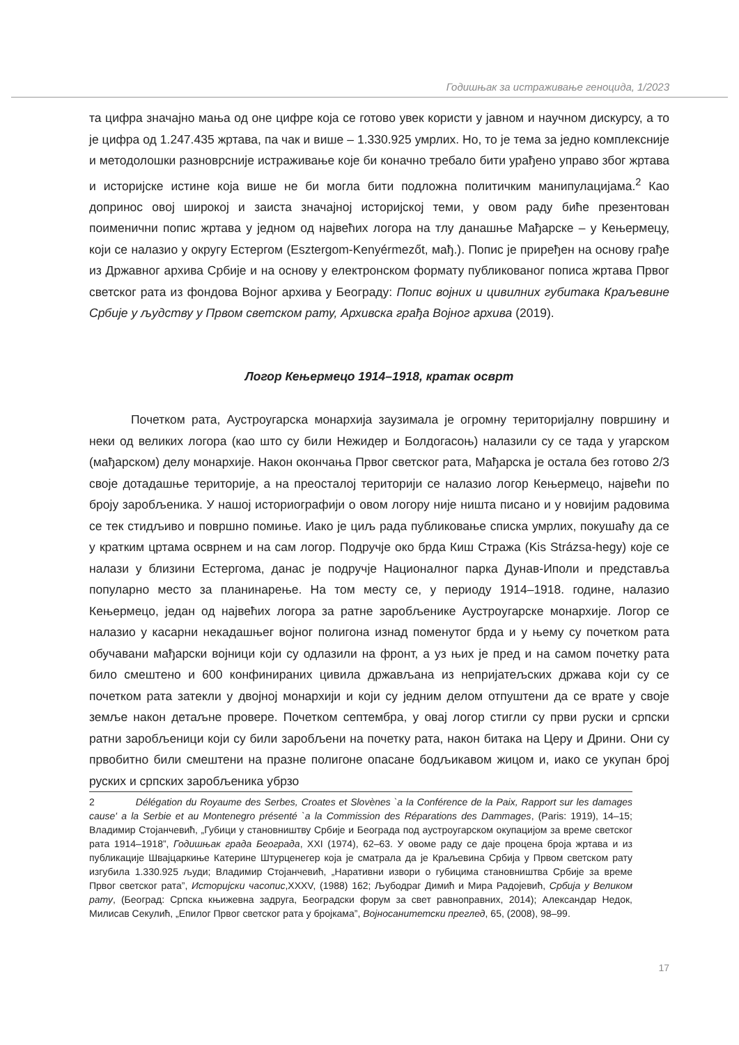Годишњак за истраживање геноцида, 1/2023
та цифра значајно мања од оне цифре која се готово увек користи у јавном и научном дискурсу, а то је цифра од 1.247.435 жртава, па чак и више – 1.330.925 умрлих. Но, то је тема за једно комплексније и методолошки разноврсније истраживање које би коначно требало бити урађено управо због жртава и историјске истине која више не би могла бити подложна политичким манипулацијама.<sup>2</sup> Као допринос овој широкој и заиста значајној историјској теми, у овом раду биће презентован поименични попис жртава у једном од највећих логора на тлу данашње Мађарске – у Кењермецу, који се налазио у округу Естергом (Esztergom-Kenyérmezőt, мађ.). Попис је приређен на основу грађе из Државног архива Србије и на основу у електронском формату публикованог пописа жртава Првог светског рата из фондова Војног архива у Београду: Попис војних и цивилних губитака Краљевине Србије у људству у Првом светском рату, Архивска грађа Војног архива (2019).
Логор Кењермецо 1914–1918, кратак осврт
Почетком рата, Аустроугарска монархија заузимала је огромну територијалну површину и неки од великих логора (као што су били Нежидер и Болдогасоњ) налазили су се тада у угарском (мађарском) делу монархије. Након окончања Првог светског рата, Мађарска је остала без готово 2/3 своје дотадашње територије, а на преосталој територији се налазио логор Кењермецо, највећи по броју заробљеника. У нашој историографији о овом логору није ништа писано и у новијим радовима се тек стидљиво и површно помиње. Иако је циљ рада публиковање списка умрлих, покушаћу да се у кратким цртама осврнем и на сам логор. Подручје око брда Киш Стража (Kis Strázsa-hegy) које се налази у близини Естергома, данас је подручје Националног парка Дунав-Иполи и представља популарно место за планинарење. На том месту се, у периоду 1914–1918. године, налазио Кењермецо, један од највећих логора за ратне заробљенике Аустроугарске монархије. Логор се налазио у касарни некадашњег војног полигона изнад поменутог брда и у њему су почетком рата обучавани мађарски војници који су одлазили на фронт, а уз њих је пред и на самом почетку рата било смештено и 600 конфинираних цивила држављана из непријатељских држава који су се почетком рата затекли у двојној монархији и који су једним делом отпуштени да се врате у своје земље након детаљне провере. Почетком септембра, у овај логор стигли су први руски и српски ратни заробљеници који су били заробљени на почетку рата, након битака на Церу и Дрини. Они су првобитно били смештени на празне полигоне опасане бодљикавом жицом и, иако се укупан број руских и српских заробљеника убрзо
2 Délégation du Royaume des Serbes, Croates et Slovènes `a la Conférence de la Paix, Rapport sur les damages cause' a la Serbie et au Montenegro présenté `a la Commission des Réparations des Dammages, (Paris: 1919), 14–15; Владимир Стојанчевић, „Губици у становништву Србије и Београда под аустроугарском окупацијом за време светског рата 1914–1918”, Годишњак града Београда, XXI (1974), 62–63. У овоме раду се даје процена броја жртава и из публикације Швајцаркиње Катерине Штурценегер која је сматрала да је Краљевина Србија у Првом светском рату изгубила 1.330.925 људи; Владимир Стојанчевић, „Наративни извори о губицима становништва Србије за време Првог светског рата”, Историјски часопис,XXXV, (1988) 162; Љубодраг Димић и Мира Радојевић, Србија у Великом рату, (Београд: Српска књижевна задруга, Београдски форум за свет равноправних, 2014); Александар Недок, Милисав Секулић, „Епилог Првог светског рата у бројкама”, Војносанитетски преглед, 65, (2008), 98–99.
17